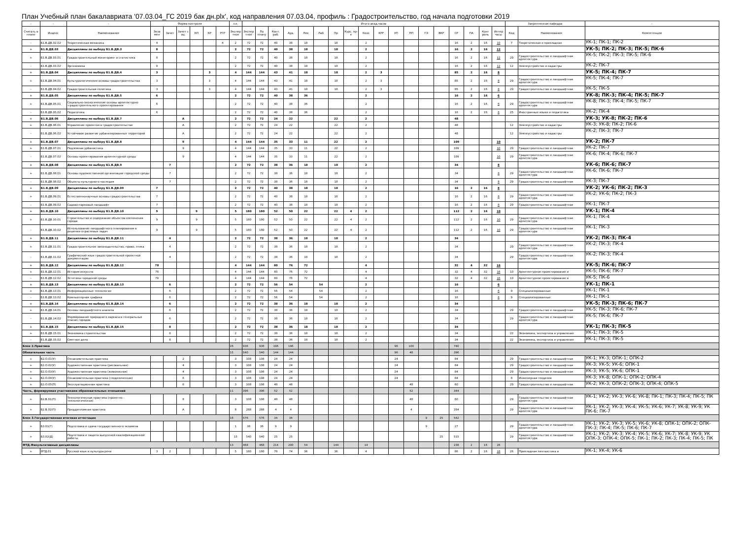План Учебный план бакалавриата '07.03.04_ГС 2019 бак дн.plx', код направления 07.03.04, профиль : Градостроительство, год начала подготовки 2019
| - | - | - | Форма контроля | | | | | | з.е. | Итого акад.часов | | | | | | | | | | | | | | | | | | Закрепленная кафедра | | - |
| --- | --- | --- | --- | --- | --- | --- | --- | --- | --- | --- | --- | --- | --- | --- | --- | --- | --- | --- | --- | --- | --- | --- | --- | --- | --- | --- | --- | --- | --- | --- |
| Считать в плане | Индекс | Наименование | Экза мен | Зачет | Зачет с оц. | КП | КР | РГР | Экспер тное | Экспер тное | По плану | Конт. раб. | Ауд. | Лек | Лаб | Пр | Курс. пр-е | Конс | КРР | УП | ПП | ГЭ | ВКР | СР | ПА | Конт роль | Интер часы | Код | Наименование | Компетенции |
| - | Б1.В.ДВ.02.02 | Теоретическая механика | 4 | | | | | 4 | 2 | 72 | 72 | 40 | 38 | 18 | | 18 | | 2 | | | | | | 16 | 2 | 16 | 10 | 7 | Теоретическая и прикладная | УК-1; ПК-1; ПК-2 |
| + | Б1.В.ДВ.03 | Дисциплины по выбору Б1.В.ДВ.3 | 8 | | | | | | 2 | 72 | 72 | 40 | 38 | 18 | | 18 | | 2 | | | | | | 16 | 2 | 16 | 12 | | | УК-5; ПК-2; ПК-3; ПК-5; ПК-6 |
| + | Б1.В.ДВ.03.01 | Градостроительный мониторинг и статистика | 8 | | | | | | 2 | 72 | 72 | 40 | 38 | 18 | | 18 | | 2 | | | | | | 16 | 2 | 16 | 12 | 29 | Градостроительство и ландшафтная архитектура | УК-5; ПК-2; ПК-3; ПК-5; ПК-6 |
| - | Б1.В.ДВ.03.02 | Эргономика | 8 | | | | | | 2 | 72 | 72 | 40 | 38 | 18 | | 18 | | 2 | | | | | | 16 | 2 | 16 | 12 | 12 | Землеустройство и кадастры | УК-2; ПК-7 |
| + | Б1.В.ДВ.04 | Дисциплины по выбору Б1.В.ДВ.4 | 3 | | | | 3 | | 4 | 144 | 144 | 43 | 41 | 18 | | 18 | | 2 | 3 | | | | | 85 | 2 | 16 | 8 | | | УК-5; ПК-4; ПК-7 |
| + | Б1.В.ДВ.04.01 | Культурологические основы градостроительства | 3 | | | | 3 | | 4 | 144 | 144 | 43 | 41 | 18 | | 18 | | 2 | 3 | | | | | 85 | 2 | 16 | 8 | 29 | Градостроительство и ландшафтная архитектура | УК-5; ПК-4; ПК-7 |
| - | Б1.В.ДВ.04.02 | Градостроительная политика | 3 | | | | 3 | | 4 | 144 | 144 | 43 | 41 | 18 | | 18 | | 2 | 3 | | | | | 85 | 2 | 16 | 8 | 29 | Градостроительство и ландшафтная | УК-5; ПК-5 |
| + | Б1.В.ДВ.05 | Дисциплины по выбору Б1.В.ДВ.5 | 6 | | | | | | 2 | 72 | 72 | 40 | 38 | 36 | | | | 2 | | | | | | 16 | 2 | 16 | 6 | | | УК-8; ПК-3; ПК-4; ПК-5; ПК-7 |
| + | Б1.В.ДВ.05.01 | Социально-экологические основы архитектурно -градостроительного проектирования | 6 | | | | | | 2 | 72 | 72 | 40 | 38 | 36 | | | | 2 | | | | | | 16 | 2 | 16 | 6 | 29 | Градостроительство и ландшафтная архитектура | УК-8; ПК-3; ПК-4; ПК-5; ПК-7 |
| - | Б1.В.ДВ.05.02 | Педагогика | 6 | | | | | | 2 | 72 | 72 | 40 | 38 | 36 | | | | 2 | | | | | | 16 | 2 | 16 | 6 | 25 | Иностранные языки и педагогика | УК-2; ПК-4 |
| + | Б1.В.ДВ.06 | Дисциплины по выбору Б1.В.ДВ.7 | | | А | | | | 2 | 72 | 72 | 24 | 22 | | | 22 | | 2 | | | | | | 48 | | | | | | УК-3; УК-8; ПК-2; ПК-6 |
| + | Б1.В.ДВ.06.01 | Управление проектом в градостроительстве | | | А | | | | 2 | 72 | 72 | 24 | 22 | | | 22 | | 2 | | | | | | 48 | | | | 12 | Землеустройство и кадастры | УК-3; УК-8; ПК-2; ПК-6 |
| - | Б1.В.ДВ.06.02 | Устойчивое развитие урбанизированных территорий | | | А | | | | 2 | 72 | 72 | 24 | 22 | | | 22 | | 2 | | | | | | 48 | | | | 12 | Землеустройство и кадастры | УК-2; ПК-3; ПК-7 |
| + | Б1.В.ДВ.07 | Дисциплины по выбору Б1.В.ДВ.8 | | | 9 | | | | 4 | 144 | 144 | 35 | 33 | 11 | | 22 | | 2 | | | | | | 109 | | | 10 | | | УК-2; ПК-7 |
| + | Б1.В.ДВ.07.01 | Подземная урбанистика | | | 9 | | | | 4 | 144 | 144 | 35 | 33 | 11 | | 22 | | 2 | | | | | | 109 | | | 10 | 29 | Градостроительство и ландшафтная | УК-2; ПК-7 |
| - | Б1.В.ДВ.07.02 | Основы проектирования архитектурной среды | | | 9 | | | | 4 | 144 | 144 | 35 | 33 | 11 | | 22 | | 2 | | | | | | 109 | | | 10 | 29 | Градостроительство и ландшафтная архитектура | УК-6; ПК-4; ПК-6; ПК-7 |
| + | Б1.В.ДВ.08 | Дисциплины по выбору Б1.В.ДВ.9 | | 7 | | | | | 2 | 72 | 72 | 38 | 36 | 18 | | 18 | | 2 | | | | | | 34 | | | 8 | | | УК-6; ПК-6; ПК-7 |
| + | Б1.В.ДВ.08.01 | Основы художественной организации городской среды | | 7 | | | | | 2 | 72 | 72 | 38 | 36 | 18 | | 18 | | 2 | | | | | | 34 | | | 8 | 29 | Градостроительство и ландшафтная архитектура | УК-6; ПК-6; ПК-7 |
| - | Б1.В.ДВ.08.02 | Объекты культурного наследия | | 7 | | | | | 2 | 72 | 72 | 38 | 36 | 18 | | 18 | | 2 | | | | | | 34 | | | 8 | 29 | Градостроительство и ландшафтная | УК-3; ПК-7 |
| + | Б1.В.ДВ.09 | Дисциплины по выбору Б1.В.ДВ.09 | 7 | | | | | | 2 | 72 | 72 | 40 | 38 | 18 | | 18 | | 2 | | | | | | 16 | 2 | 16 | 8 | | | УК-2; УК-6; ПК-2; ПК-3 |
| + | Б1.В.ДВ.09.01 | Естественнонаучные основы градостроительства | 7 | | | | | | 2 | 72 | 72 | 40 | 38 | 18 | | 18 | | 2 | | | | | | 16 | 2 | 16 | 8 | 29 | Градостроительство и ландшафтная архитектура | УК-2; УК-6; ПК-2; ПК-3 |
| - | Б1.В.ДВ.09.02 | Садово-парковый ландшафт | 7 | | | | | | 2 | 72 | 72 | 40 | 38 | 18 | | 18 | | 2 | | | | | | 16 | 2 | 16 | 8 | 29 | Градостроительство и ландшафтная | УК-1; ПК-7 |
| + | Б1.В.ДВ.10 | Дисциплины по выбору Б1.В.ДВ.10 | 9 | | | 9 | | | 5 | 180 | 180 | 52 | 50 | 22 | | 22 | 4 | 2 | | | | | | 112 | 2 | 16 | 10 | | | УК-1; ПК-4 |
| + | Б1.В.ДВ.10.01 | Строительство и содержание объектов озеленения города | 9 | | | 9 | | | 5 | 180 | 180 | 52 | 50 | 22 | | 22 | 4 | 2 | | | | | | 112 | 2 | 16 | 10 | 29 | Градостроительство и ландшафтная архитектура | УК-1; ПК-4 |
| - | Б1.В.ДВ.10.02 | Использование ландшафтного планирования в решении отраслевых задач | 9 | | | 9 | | | 5 | 180 | 180 | 52 | 50 | 22 | | 22 | 4 | 2 | | | | | | 112 | 2 | 16 | 10 | 29 | Градостроительство и ландшафтная архитектура | УК-1; ПК-3 |
| + | Б1.В.ДВ.11 | Дисциплины по выбору Б1.В.ДВ.11 | | 4 | | | | | 2 | 72 | 72 | 38 | 36 | 18 | | 18 | | 2 | | | | | | 34 | | | | | | УК-2; ПК-3; ПК-4 |
| + | Б1.В.ДВ.11.01 | Градостроительное законодательство, право, этика | | 4 | | | | | 2 | 72 | 72 | 38 | 36 | 18 | | 18 | | 2 | | | | | | 34 | | | | 29 | Градостроительство и ландшафтная архитектура | УК-2; ПК-3; ПК-4 |
| - | Б1.В.ДВ.11.02 | Графический язык градостроительной проектной документации | | 4 | | | | | 2 | 72 | 72 | 38 | 36 | 18 | | 18 | | 2 | | | | | | 34 | | | | 29 | Градостроительство и ландшафтная архитектура | УК-2; ПК-3; ПК-4 |
| + | Б1.В.ДВ.12 | Дисциплины по выбору Б1.В.ДВ.12 | 78 | | | | | | 4 | 144 | 144 | 80 | 76 | 72 | | | | 4 | | | | | | 32 | 4 | 32 | 16 | | | УК-5; ПК-6; ПК-7 |
| + | Б1.В.ДВ.12.01 | История искусств | 78 | | | | | | 4 | 144 | 144 | 80 | 76 | 72 | | | | 4 | | | | | | 32 | 4 | 32 | 16 | 10 | Архитектурное проектирование и | УК-5; ПК-6; ПК-7 |
| - | Б1.В.ДВ.12.02 | Эстетика городской среды | 78 | | | | | | 4 | 144 | 144 | 80 | 76 | 72 | | | | 4 | | | | | | 32 | 4 | 32 | 16 | 10 | Архитектурное проектирование и | УК-5; ПК-6 |
| + | Б1.В.ДВ.13 | Дисциплины по выбору Б1.В.ДВ.13 | | 6 | | | | | 2 | 72 | 72 | 56 | 54 | | 54 | | | 2 | | | | | | 16 | | | 6 | | | УК-1; ПК-1 |
| + | Б1.В.ДВ.13.01 | Информационные технологии | | 6 | | | | | 2 | 72 | 72 | 56 | 54 | | 54 | | | 2 | | | | | | 16 | | | 6 | 9 | Специализированные | УК-1; ПК-1 |
| - | Б1.В.ДВ.13.02 | Компьютерная графика | | 6 | | | | | 2 | 72 | 72 | 56 | 54 | | 54 | | | 2 | | | | | | 16 | | | 6 | 9 | Специализированные | УК-1; ПК-1 |
| + | Б1.В.ДВ.14 | Дисциплины по выбору Б1.В.ДВ.14 | | 6 | | | | | 2 | 72 | 72 | 38 | 36 | 18 | | 18 | | 2 | | | | | | 34 | | | | | | УК-5; ПК-3; ПК-6; ПК-7 |
| + | Б1.В.ДВ.14.01 | Основы ландшафтного анализа | | 6 | | | | | 2 | 72 | 72 | 38 | 36 | 18 | | 18 | | 2 | | | | | | 34 | | | | 29 | Градостроительство и ландшафтная | УК-5; ПК-3; ПК-6; ПК-7 |
| - | Б1.В.ДВ.14.02 | Формирование природного каркаса в генеральных планах городов | | 6 | | | | | 2 | 72 | 72 | 38 | 36 | 18 | | 18 | | 2 | | | | | | 34 | | | | 29 | Градостроительство и ландшафтная архитектура | УК-5; ПК-6; ПК-7 |
| + | Б1.В.ДВ.15 | Дисциплины по выбору Б1.В.ДВ.15 | | 8 | | | | | 2 | 72 | 72 | 38 | 36 | 18 | | 18 | | 2 | | | | | | 34 | | | | | | УК-1; ПК-3; ПК-5 |
| + | Б1.В.ДВ.15.01 | Экономика строительства | | 8 | | | | | 2 | 72 | 72 | 38 | 36 | 18 | | 18 | | 2 | | | | | | 34 | | | | 22 | Экономика, экспертиза и управление | УК-1; ПК-3; ПК-5 |
| - | Б1.В.ДВ.15.02 | Сметное дело | | 8 | | | | | 2 | 72 | 72 | 38 | 36 | 18 | | 18 | | 2 | | | | | | 34 | | | | 22 | Экономика, экспертиза и управление | УК-1; ПК-3; ПК-5 |
| Блок 2.Практика | | | | | | | | | 26 | 936 | 936 | 196 | 196 | | | | | | | 96 | 100 | | | 740 | | | | | | |
| Обязательная часть | | | | | | | | | 15 | 540 | 540 | 144 | 144 | | | | | | | 96 | 48 | | | 396 | | | | | | |
| + | Б2.О.01(У) | Ознакомительная практика | | | 2 | | | | 3 | 108 | 108 | 24 | 24 | | | | | | | 24 | | | | 84 | | | | 29 | Градостроительство и ландшафтная | УК-1; УК-3; ОПК-1; ОПК-2 |
| + | Б2.О.02(У) | Художественная практика (рисовальная) | | | 4 | | | | 3 | 108 | 108 | 24 | 24 | | | | | | | 24 | | | | 84 | | | | 29 | Градостроительство и ландшафтная | УК-3; УК-5; УК-6; ОПК-1 |
| + | Б2.О.03(У) | Художественная практика (живописная) | | | 4 | | | | 3 | 108 | 108 | 24 | 24 | | | | | | | 24 | | | | 84 | | | | 29 | Градостроительство и ландшафтная | УК-3; УК-5; УК-6; ОПК-1 |
| + | Б2.О.04(У) | Ознакомительная практика (геодезическая) | | | 6 | | | | 3 | 108 | 108 | 24 | 24 | | | | | | | 24 | | | | 84 | | | | 8 | Инженерная геодезия | УК-3; УК-8; ОПК-1; ОПК-2; ОПК-4 |
| + | Б2.О.05(П) | Эксплуатационная практика | | | 6 | | | | 3 | 108 | 108 | 48 | 48 | | | | | | | | 48 | | | 60 | | | | 29 | Градостроительство и ландшафтная | УК-2; УК-3; ОПК-2; ОПК-3; ОПК-4; ОПК-5 |
| Часть, формируемая участниками образовательных отношений | | | | | | | | | 11 | 396 | 396 | 52 | 52 | | | | | | | | 52 | | | 344 | | | | | | |
| + | Б2.В.01(П) | Технологическая практика (проектно - технологическая) | | | 8 | | | | 3 | 108 | 108 | 48 | 48 | | | | | | | | 48 | | | 60 | | | | 29 | Градостроительство и ландшафтная архитектура | УК-1; УК-2; УК-3; УК-6; УК-8; ПК-1; ПК-3; ПК-4; ПК-5; ПК |
| + | Б2.В.02(П) | Преддипломная практика | | | А | | | | 8 | 288 | 288 | 4 | 4 | | | | | | | | 4 | | | 284 | | | | 29 | Градостроительство и ландшафтная архитектура | УК-1; УК-2; УК-3; УК-4; УК-5; УК-6; УК-7; УК-8; УК-9; УК ПК-6; ПК-7 |
| Блок 3.Государственная итоговая аттестация | | | | | | | | | 16 | 576 | 576 | 34 | 34 | | | | | | | | | 9 | 25 | 542 | | | | | | |
| + | Б3.01(Г) | Подготовка и сдача государственного экзамена | | | | | | | 1 | 36 | 36 | 9 | 9 | | | | | | | | | 9 | | 27 | | | | 29 | Градостроительство и ландшафтная архитектура | УК-1; УК-2; УК-3; УК-5; УК-6; УК-8; ОПК-1; ОПК-2; ОПК- ПК-3; ПК-4; ПК-5; ПК-6; ПК-7 |
| + | Б3.02(Д) | Подготовка и защита выпускной квалификационной работы | | | | | | | 15 | 540 | 540 | 25 | 25 | | | | | | | | | | 25 | 515 | | | | 29 | Градостроительство и ландшафтная архитектура | УК-1; УК-2; УК-3; УК-4; УК-5; УК-6; УК-7; УК-8; УК-9; УК ОПК-3; ОПК-4; ОПК-5; ПК-1; ПК-2; ПК-3; ПК-4; ПК-5; ПК |
| ФТД.Факультативные дисциплины | | | | | | | | | 13 | 468 | 468 | 214 | 200 | 54 | | 144 | | 14 | | | | | | 238 | 2 | 16 | 26 | | | |
| + | ФТД.01 | Русский язык и культура речи | 3 | 2 | | | | | 5 | 180 | 180 | 78 | 74 | 36 | | 36 | | 4 | | | | | | 86 | 2 | 16 | 18 | 26 | Прикладная лингвистика и | УК-1; УК-4; УК-6 |